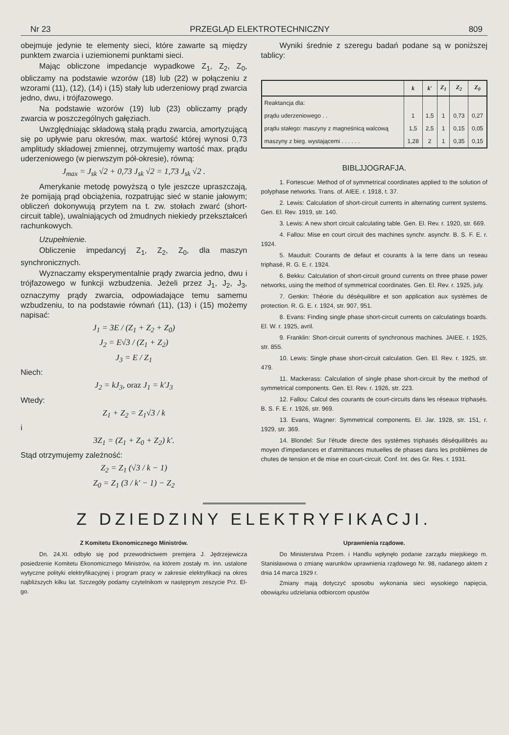Nr 23 PRZEGLĄD ELEKTROTECHNICZNY 809
obejmuje jedynie te elementy sieci, które zawarte są między punktem zwarcia i uziemionemi punktami sieci.
Mając obliczone impedancje wypadkowe Z<sub>1</sub>, Z<sub>2</sub>, Z<sub>0</sub>, obliczamy na podstawie wzorów (18) lub (22) w połączeniu z wzorami (11), (12), (14) i (15) stały lub uderzeniowy prąd zwarcia jedno, dwu, i trójfazowego.
Na podstawie wzorów (19) lub (23) obliczamy prądy zwarcia w poszczególnych gałęziach.
Uwzględniając składową stałą prądu zwarcia, amortyzującą się po upływie paru okresów, max. wartość której wynosi 0,73 amplitudy składowej zmiennej, otrzymujemy wartość max. prądu uderzeniowego (w pierwszym pół-okresie), równą:
J<sub>max</sub> = J<sub>sk</sub> √2 + 0,73 J<sub>sk</sub> √2 = 1,73 J<sub>sk</sub> √2 .
Amerykanie metodę powyższą o tyle jeszcze upraszczają, że pomijają prąd obciążenia, rozpatrując sieć w stanie jałowym; obliczeń dokonywują przytem na t. zw. stołach zwarć (short-circuit table), uwalniających od żmudnych niekiedy przekształceń rachunkowych.
Uzupełnienie.
Obliczenie impedancyj Z<sub>1</sub>, Z<sub>2</sub>, Z<sub>0</sub>, dla maszyn synchronicznych.
Wyznaczamy eksperymentalnie prądy zwarcia jedno, dwu i trójfazowego w funkcji wzbudzenia. Jeżeli przez J<sub>1</sub>, J<sub>2</sub>, J<sub>3</sub>, oznaczymy prądy zwarcia, odpowiadające temu samemu wzbudzeniu, to na podstawie równań (11), (13) i (15) możemy napisać:
J<sub>1</sub> = 3E / (Z<sub>1</sub> + Z<sub>2</sub> + Z<sub>0</sub>)
J<sub>2</sub> = E√3 / (Z<sub>1</sub> + Z<sub>2</sub>)
J<sub>3</sub> = E / Z<sub>1</sub>
Niech:
J<sub>2</sub> = kJ<sub>3</sub>, oraz J<sub>1</sub> = k′J<sub>3</sub>
Wtedy:
Z<sub>1</sub> + Z<sub>2</sub> = Z<sub>1</sub>√3 / k
i
3Z<sub>1</sub> = (Z<sub>1</sub> + Z<sub>0</sub> + Z<sub>2</sub>) k′.
Stąd otrzymujemy zależność:
Z<sub>2</sub> = Z<sub>1</sub> (√3 / k − 1)
Z<sub>0</sub> = Z<sub>1</sub> (3 / k′ − 1) − Z<sub>2</sub>
Wyniki średnie z szeregu badań podane są w poniższej tablicy:
| | k | k′ | Z<sub>1</sub> | Z<sub>2</sub> | Z<sub>0</sub> |
| --- | --- | --- | --- | --- | --- |
| Reaktancja dla: | | | | | |
| prądu uderzeniowego . . | 1 | 1,5 | 1 | 0,73 | 0,27 |
| prądu stałego: maszyny z magneśnicą walcową | 1,5 | 2,5 | 1 | 0,15 | 0,05 |
| maszyny z bieg. wystającemi . . . . . . | 1,28 | 2 | 1 | 0,35 | 0,15 |
BIBLJJOGRAFJA.
1. Fortescue: Method of of symmetrical coordinates applied to the solution of polyphase networks. Trans. of. AIEE. r. 1918, t. 37.
2. Lewis: Calculation of short-circuit currents in alternating current systems. Gen. El. Rev. 1919, str. 140.
3. Lewis: A new short circuit calculating table. Gen. El. Rev. r. 1920, str. 669.
4. Fallou: Mise en court circuit des machines synchr. asynchr. B. S. F. E. r. 1924.
5. Mauduit: Courants de defaut et courants à la terre dans un reseau triphasé, R. G. E. r. 1924.
6. Bekku: Calculation of short-circuit ground currents on three phase power networks, using the method of symmetrical coordinates. Gen. El. Rev. r. 1925, july.
7. Genkin: Théorie du déséquilibre et son application aux systèmes de protection. R. G. E. r. 1924, str. 907, 951.
8. Evans: Finding single phase short-circuit currents on calculatings boards. El. W. r. 1925, avril.
9. Franklin: Short-circuit currents of synchronous machines. JAIEE. r. 1925, str. 855.
10. Lewis: Single phase short-circuit calculation. Gen. El. Rev. r. 1925, str. 479.
11. Mackerass: Calculation of single phase short-circuit by the method of symmetrical components. Gen. El. Rev. r. 1926, str. 223.
12. Fallou: Calcul des courants de court-circuits dans les réseaux triphasés. B. S. F. E. r. 1926, str. 969.
13. Evans, Wagner: Symmetrical components. El. Jar. 1928, str. 151, r. 1929, str. 369.
14. Blondel: Sur l'étude directe des systèmes triphasés déséquilibrés au moyen d'impedances et d'atmittances mutuelles de phases dans les problèmes de chutes de tension et de mise en court-circuit. Conf. Int. des Gr. Res. r. 1931.
Z DZIEDZINY ELEKTRYFIKACJI.
Z Komitetu Ekonomicznego Ministrów.
Dn. 24.XI. odbyło się pod przewodnictwem premjera J. Jędrzejewicza posiedzenie Komitetu Ekonomicznego Ministrów, na którem zostały m. inn. ustalone wytyczne polityki elektryfikacyjnej i program pracy w zakresie elektryfikacji na okres najbliższych kilku lat. Szczegóły podamy czytelnikom w następnym zeszycie Prz. El-go.
Uprawnienia rządowe.
Do Ministerstwa Przem. i Handlu wpłynęło podanie zarządu miejskiego m. Stanisławowa o zmianę warunków uprawnienia rządowego Nr. 98, nadanego aktem z dnia 14 marca 1929 r.
Zmiany mają dotyczyć sposobu wykonania sieci wysokiego napięcia, obowiązku udzielania odbiorcom opustów